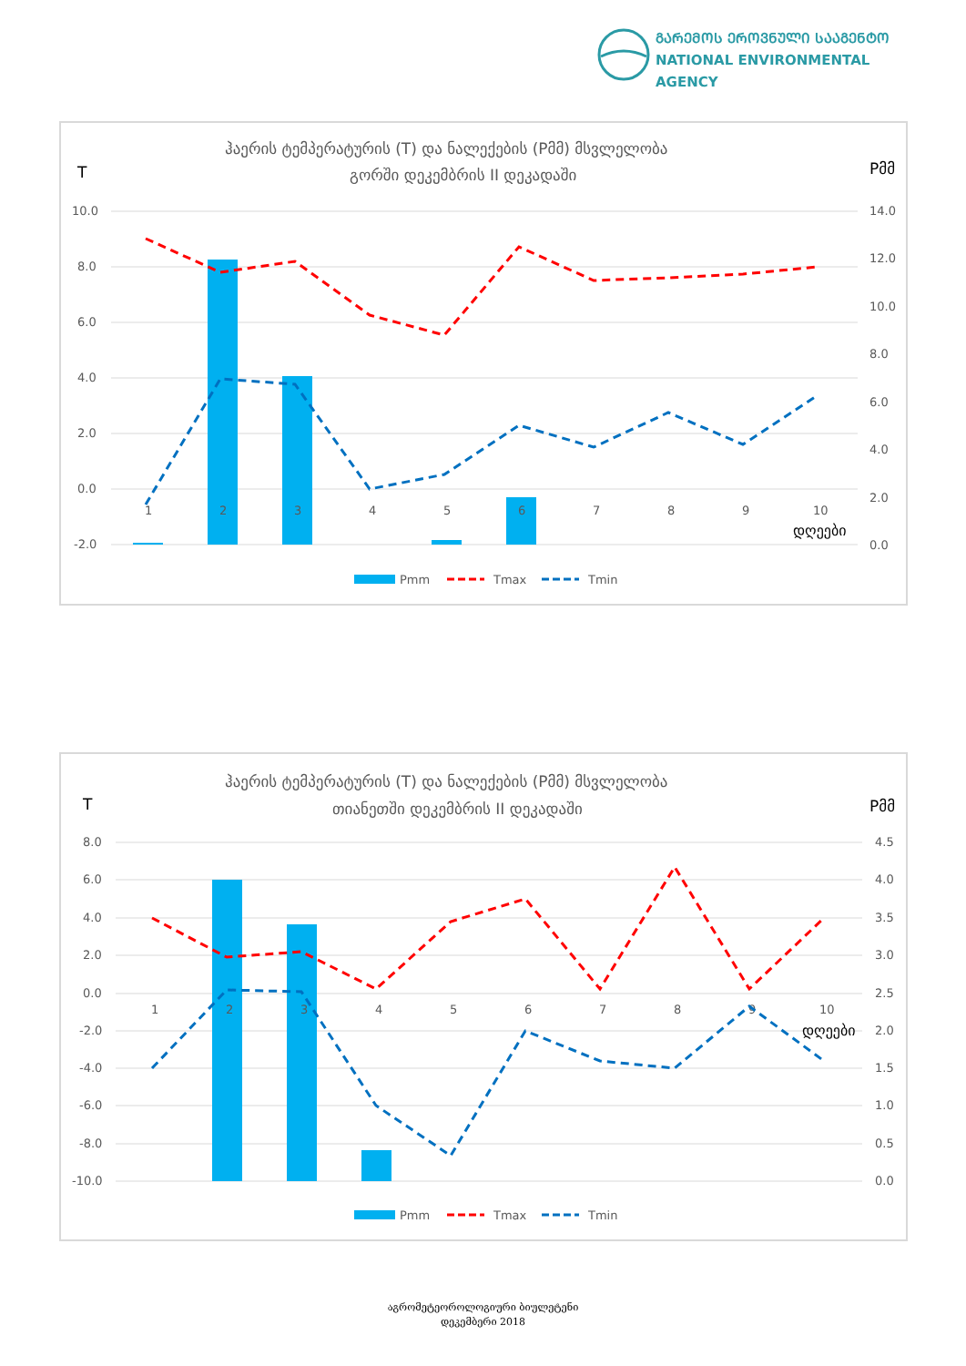ᲒᲐᲠᲔᲛᲝᲡ ᲔᲠᲝᲕᲜᲣᲚᲘ ᲡᲐᲐᲒᲔᲜᲢᲝ
NATIONAL ENVIRONMENTAL AGENCY
ჰაერის ტემპერატურის (T) და ნალექების (Pმმ) მსვლელობა
გორში დეკემბრის II დეკადაში
T
Pმმ
10.0
8.0
6.0
4.0
2.0
0.0
-2.0
14.0
12.0
10.0
8.0
6.0
4.0
2.0
0.0
1
2
3
4
5
6
7
8
9
10
დღეები
Pmm
Tmax
Tmin
ჰაერის ტემპერატურის (T) და ნალექების (Pმმ) მსვლელობა
თიანეთში დეკემბრის II დეკადაში
T
Pმმ
8.0
6.0
4.0
2.0
0.0
-2.0
-4.0
-6.0
-8.0
-10.0
4.5
4.0
3.5
3.0
2.5
2.0
1.5
1.0
0.5
0.0
1
2
3
4
5
6
7
8
9
10
დღეები
Pmm
Tmax
Tmin
აგრომეტეოროლოგიური ბიულეტენი
დეკემბერი 2018